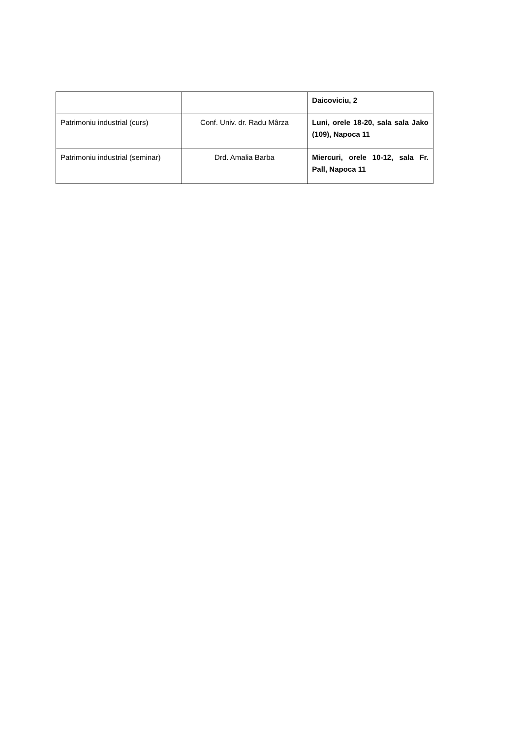| | | Daicoviciu, 2 |
| Patrimoniu industrial (curs) | Conf. Univ. dr. Radu Mârza | Luni, orele 18-20, sala sala Jako (109), Napoca 11 |
| Patrimoniu industrial (seminar) | Drd. Amalia Barba | Miercuri, orele 10-12, sala Fr. Pall, Napoca 11 |